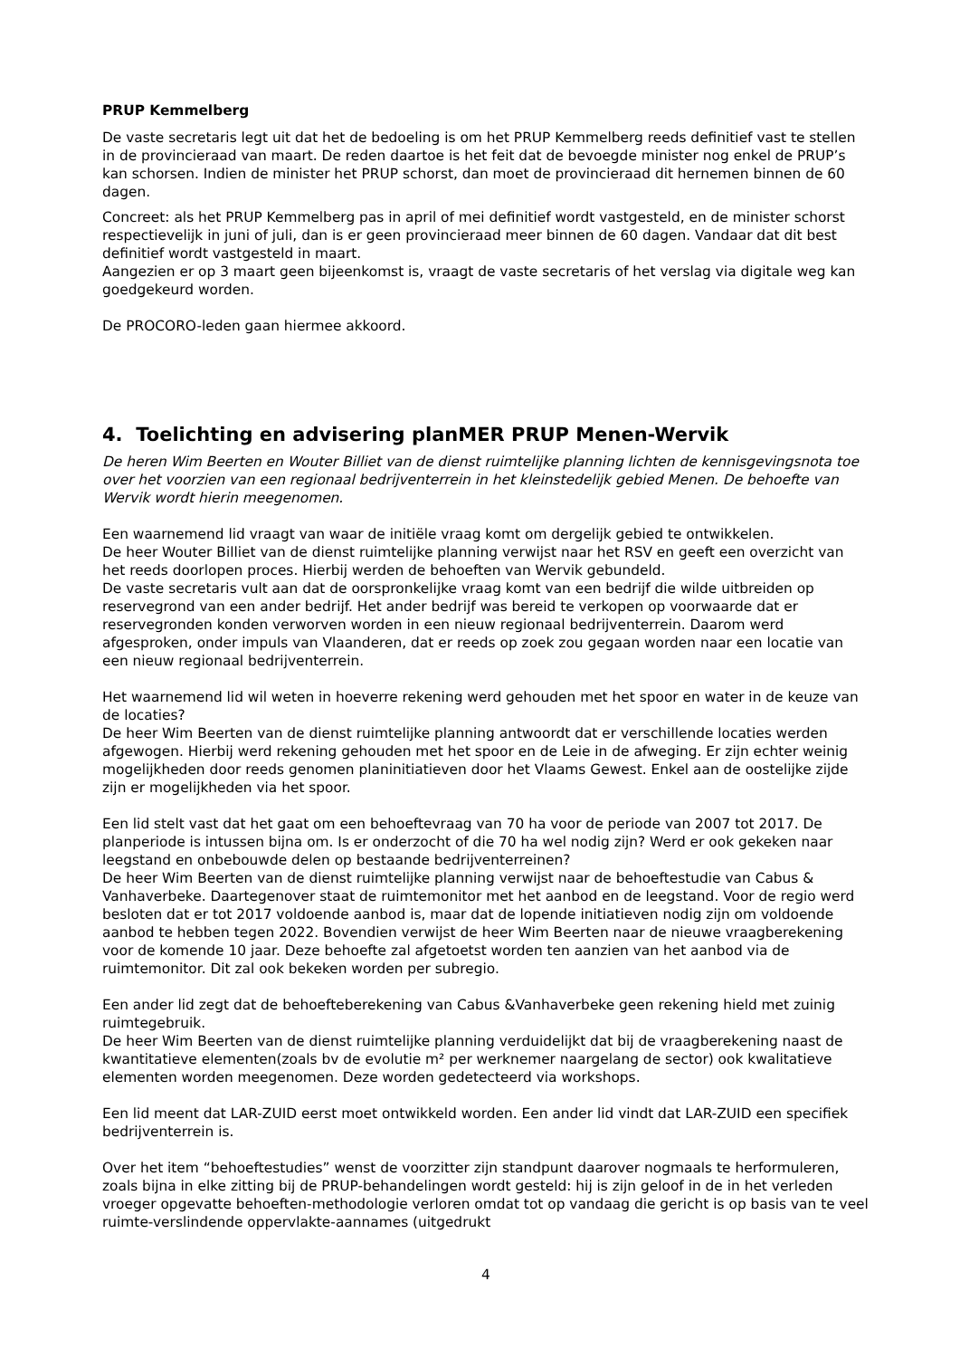PRUP Kemmelberg
De vaste secretaris legt uit dat het de bedoeling is om het PRUP Kemmelberg reeds definitief vast te stellen in de provincieraad van maart. De reden daartoe is het feit dat de bevoegde minister nog enkel de PRUP’s kan schorsen. Indien de minister het PRUP schorst, dan moet de provincieraad dit hernemen binnen de 60 dagen.
Concreet: als het PRUP Kemmelberg pas in april of mei definitief wordt vastgesteld, en de minister schorst respectievelijk in juni of juli, dan is er geen provincieraad meer binnen de 60 dagen. Vandaar dat dit best definitief wordt vastgesteld in maart.
Aangezien er op 3 maart geen bijeenkomst is, vraagt de vaste secretaris of het verslag via digitale weg kan goedgekeurd worden.
De PROCORO-leden gaan hiermee akkoord.
4. Toelichting en advisering planMER PRUP Menen-Wervik
De heren Wim Beerten en Wouter Billiet van de dienst ruimtelijke planning lichten de kennisgevingsnota toe over het voorzien van een regionaal bedrijventerrein in het kleinstedelijk gebied Menen. De behoefte van Wervik wordt hierin meegenomen.
Een waarnemend lid vraagt van waar de initiële vraag komt om dergelijk gebied te ontwikkelen.
De heer Wouter Billiet van de dienst ruimtelijke planning verwijst naar het RSV en geeft een overzicht van het reeds doorlopen proces. Hierbij werden de behoeften van Wervik gebundeld.
De vaste secretaris vult aan dat de oorspronkelijke vraag komt van een bedrijf die wilde uitbreiden op reservegrond van een ander bedrijf. Het ander bedrijf was bereid te verkopen op voorwaarde dat er reservegronden konden verworven worden in een nieuw regionaal bedrijventerrein. Daarom werd afgesproken, onder impuls van Vlaanderen, dat er reeds op zoek zou gegaan worden naar een locatie van een nieuw regionaal bedrijventerrein.
Het waarnemend lid wil weten in hoeverre rekening werd gehouden met het spoor en water in de keuze van de locaties?
De heer Wim Beerten van de dienst ruimtelijke planning antwoordt dat er verschillende locaties werden afgewogen. Hierbij werd rekening gehouden met het spoor en de Leie in de afweging. Er zijn echter weinig mogelijkheden door reeds genomen planinitiatieven door het Vlaams Gewest. Enkel aan de oostelijke zijde zijn er mogelijkheden via het spoor.
Een lid stelt vast dat het gaat om een behoeftevraag van 70 ha voor de periode van 2007 tot 2017. De planperiode is intussen bijna om. Is er onderzocht of die 70 ha wel nodig zijn? Werd er ook gekeken naar leegstand en onbebouwde delen op bestaande bedrijventerreinen?
De heer Wim Beerten van de dienst ruimtelijke planning verwijst naar de behoeftestudie van Cabus & Vanhaverbeke. Daartegenover staat de ruimtemonitor met het aanbod en de leegstand. Voor de regio werd besloten dat er tot 2017 voldoende aanbod is, maar dat de lopende initiatieven nodig zijn om voldoende aanbod te hebben tegen 2022. Bovendien verwijst de heer Wim Beerten naar de nieuwe vraagberekening voor de komende 10 jaar. Deze behoefte zal afgetoetst worden ten aanzien van het aanbod via de ruimtemonitor. Dit zal ook bekeken worden per subregio.
Een ander lid zegt dat de behoefteberekening van Cabus &Vanhaverbeke geen rekening hield met zuinig ruimtegebruik.
De heer Wim Beerten van de dienst ruimtelijke planning verduidelijkt dat bij de vraagberekening naast de kwantitatieve elementen(zoals bv de evolutie m² per werknemer naargelang de sector) ook kwalitatieve elementen worden meegenomen. Deze worden gedetecteerd via workshops.
Een lid meent dat LAR-ZUID eerst moet ontwikkeld worden. Een ander lid vindt dat LAR-ZUID een specifiek bedrijventerrein is.
Over het item “behoeftestudies” wenst de voorzitter zijn standpunt daarover nogmaals te herformuleren, zoals bijna in elke zitting bij de PRUP-behandelingen wordt gesteld: hij is zijn geloof in de in het verleden vroeger opgevatte behoeften-methodologie verloren omdat tot op vandaag die gericht is op basis van te veel ruimte-verslindende oppervlakte-aannames (uitgedrukt
4